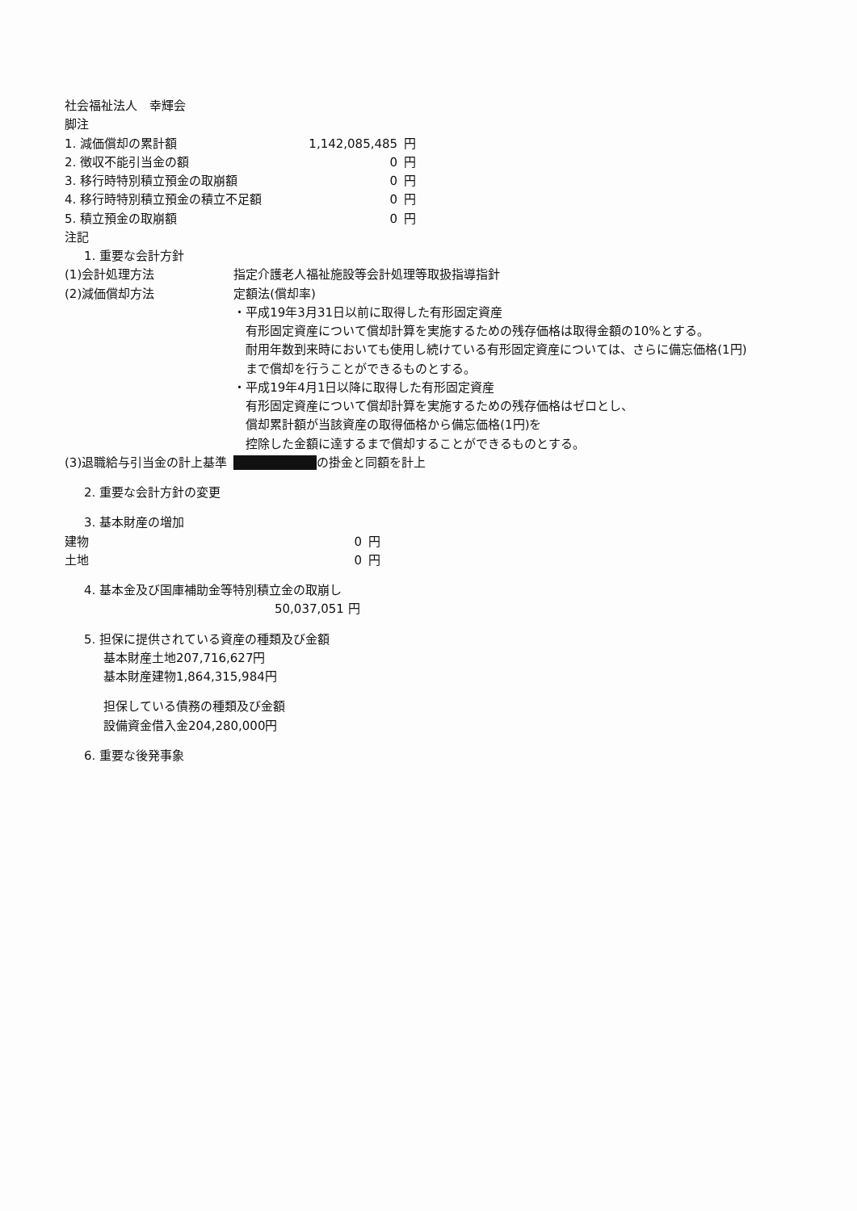社会福祉法人　幸輝会
脚注
| 1. 減価償却の累計額 | 1,142,085,485 | 円 |
| 2. 徴収不能引当金の額 | 0 | 円 |
| 3. 移行時特別積立預金の取崩額 | 0 | 円 |
| 4. 移行時特別積立預金の積立不足額 | 0 | 円 |
| 5. 積立預金の取崩額 | 0 | 円 |
注記
1. 重要な会計方針
| (1)会計処理方法 | 指定介護老人福祉施設等会計処理等取扱指導指針 |
| (2)減価償却方法 | 定額法(償却率) ・平成19年3月31日以前に取得した有形固定資産 有形固定資産について償却計算を実施するための残存価格は取得金額の10%とする。 耐用年数到来時においても使用し続けている有形固定資産については、さらに備忘価格(1円) まで償却を行うことができるものとする。 ・平成19年4月1日以降に取得した有形固定資産 有形固定資産について償却計算を実施するための残存価格はゼロとし、 償却累計額が当該資産の取得価格から備忘価格(1円)を 控除した金額に達するまで償却することができるものとする。 |
| (3)退職給与引当金の計上基準 | ■■■ の掛金と同額を計上 |
2. 重要な会計方針の変更
3. 基本財産の増加
| 建物 | 0 | 円 |
| 土地 | 0 | 円 |
4. 基本金及び国庫補助金等特別積立金の取崩し
50,037,051 円
5. 担保に提供されている資産の種類及び金額
基本財産土地207,716,627円
基本財産建物1,864,315,984円
担保している債務の種類及び金額
設備資金借入金204,280,000円
6. 重要な後発事象